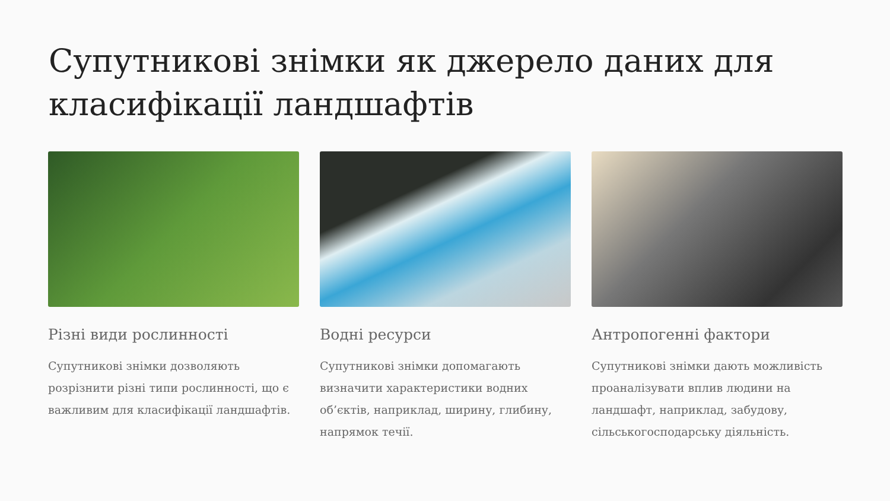Супутникові знімки як джерело даних для класифікації ландшафтів
Різні види рослинності
Супутникові знімки дозволяють розрізнити різні типи рослинності, що є важливим для класифікації ландшафтів.
Водні ресурси
Супутникові знімки допомагають визначити характеристики водних об’єктів, наприклад, ширину, глибину, напрямок течії.
Антропогенні фактори
Супутникові знімки дають можливість проаналізувати вплив людини на ландшафт, наприклад, забудову, сільськогосподарську діяльність.